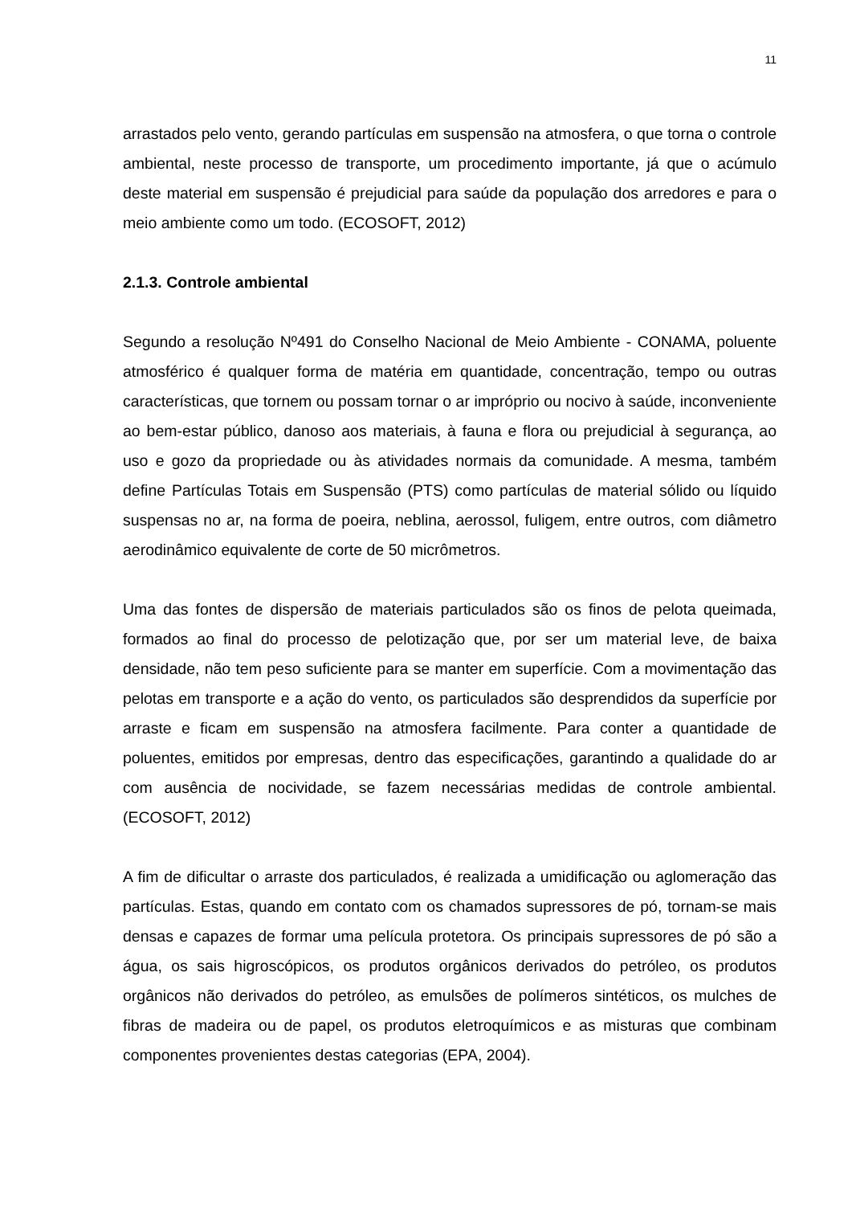11
arrastados pelo vento, gerando partículas em suspensão na atmosfera, o que torna o controle ambiental, neste processo de transporte, um procedimento importante, já que o acúmulo deste material em suspensão é prejudicial para saúde da população dos arredores e para o meio ambiente como um todo. (ECOSOFT, 2012)
2.1.3. Controle ambiental
Segundo a resolução Nº491 do Conselho Nacional de Meio Ambiente - CONAMA, poluente atmosférico é qualquer forma de matéria em quantidade, concentração, tempo ou outras características, que tornem ou possam tornar o ar impróprio ou nocivo à saúde, inconveniente ao bem-estar público, danoso aos materiais, à fauna e flora ou prejudicial à segurança, ao uso e gozo da propriedade ou às atividades normais da comunidade. A mesma, também define Partículas Totais em Suspensão (PTS) como partículas de material sólido ou líquido suspensas no ar, na forma de poeira, neblina, aerossol, fuligem, entre outros, com diâmetro aerodinâmico equivalente de corte de 50 micrômetros.
Uma das fontes de dispersão de materiais particulados são os finos de pelota queimada, formados ao final do processo de pelotização que, por ser um material leve, de baixa densidade, não tem peso suficiente para se manter em superfície. Com a movimentação das pelotas em transporte e a ação do vento, os particulados são desprendidos da superfície por arraste e ficam em suspensão na atmosfera facilmente. Para conter a quantidade de poluentes, emitidos por empresas, dentro das especificações, garantindo a qualidade do ar com ausência de nocividade, se fazem necessárias medidas de controle ambiental. (ECOSOFT, 2012)
A fim de dificultar o arraste dos particulados, é realizada a umidificação ou aglomeração das partículas. Estas, quando em contato com os chamados supressores de pó, tornam-se mais densas e capazes de formar uma película protetora. Os principais supressores de pó são a água, os sais higroscópicos, os produtos orgânicos derivados do petróleo, os produtos orgânicos não derivados do petróleo, as emulsões de polímeros sintéticos, os mulches de fibras de madeira ou de papel, os produtos eletroquímicos e as misturas que combinam componentes provenientes destas categorias (EPA, 2004).